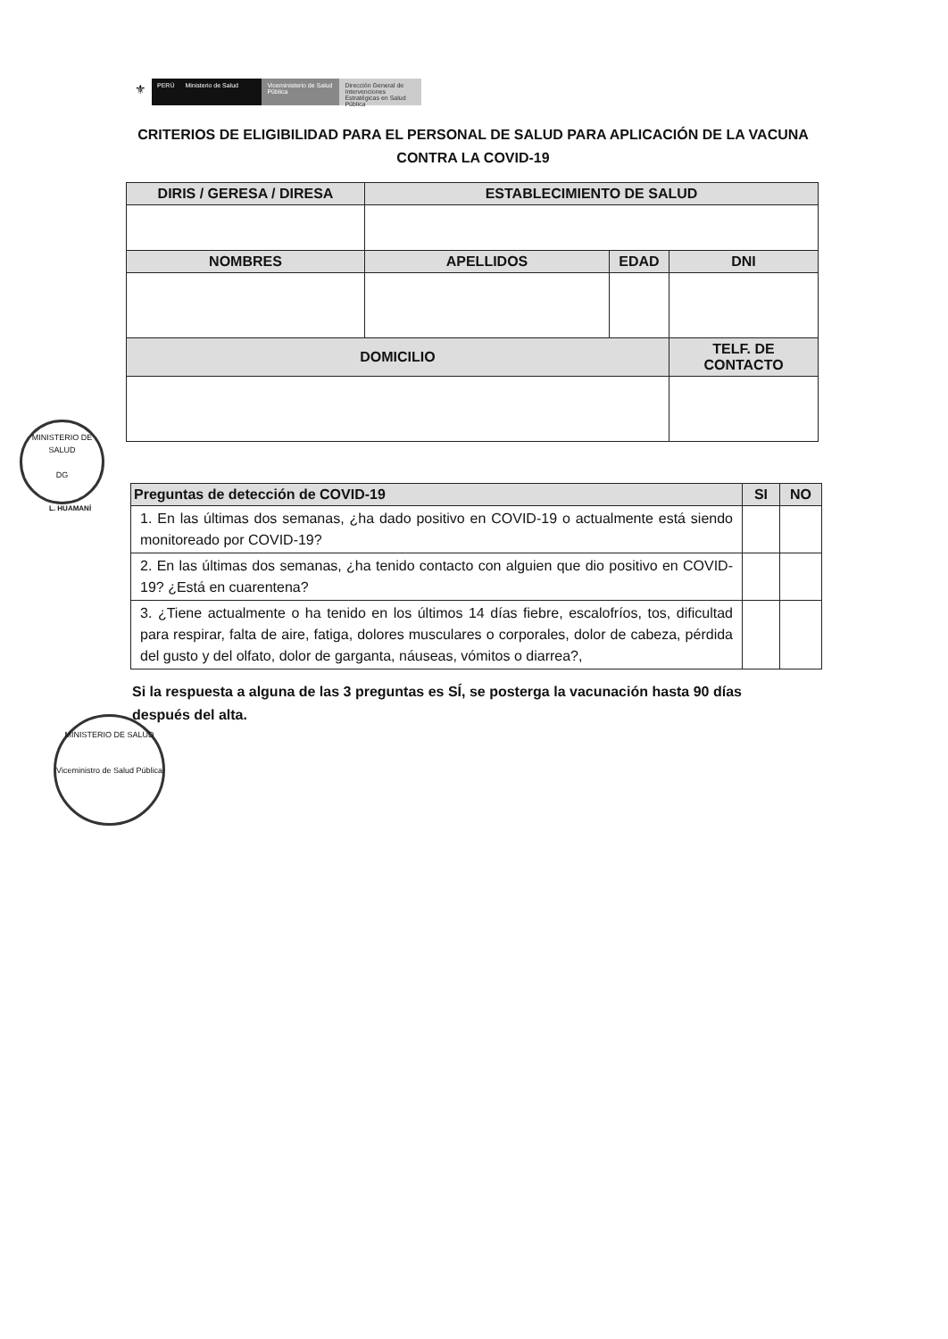⚜
PERÚ Ministerio de Salud Viceministerio de Salud Pública
Dirección General de Intervenciones Estratégicas en Salud Pública
CRITERIOS DE ELIGIBILIDAD PARA EL PERSONAL DE SALUD PARA APLICACIÓN DE LA VACUNA CONTRA LA COVID-19
| DIRIS / GERESA / DIRESA | ESTABLECIMIENTO DE SALUD | | |
| --- | --- | --- | --- |
| NOMBRES | APELLIDOS | EDAD | DNI |
| DOMICILIO | | | TELF. DE CONTACTO |
| Preguntas de detección de COVID-19 | SI | NO |
| --- | --- | --- |
| 1. En las últimas dos semanas, ¿ha dado positivo en COVID-19 o actualmente está siendo monitoreado por COVID-19? | | |
| 2. En las últimas dos semanas, ¿ha tenido contacto con alguien que dio positivo en COVID-19? ¿Está en cuarentena? | | |
| 3. ¿Tiene actualmente o ha tenido en los últimos 14 días fiebre, escalofríos, tos, dificultad para respirar, falta de aire, fatiga, dolores musculares o corporales, dolor de cabeza, pérdida del gusto y del olfato, dolor de garganta, náuseas, vómitos o diarrea?, | | |
Si la respuesta a alguna de las 3 preguntas es SÍ, se posterga la vacunación hasta 90 días después del alta.
MINISTERIO DE SALUD
DG
L. HUAMANÍ
MINISTERIO DE SALUD
Viceministro de Salud Pública